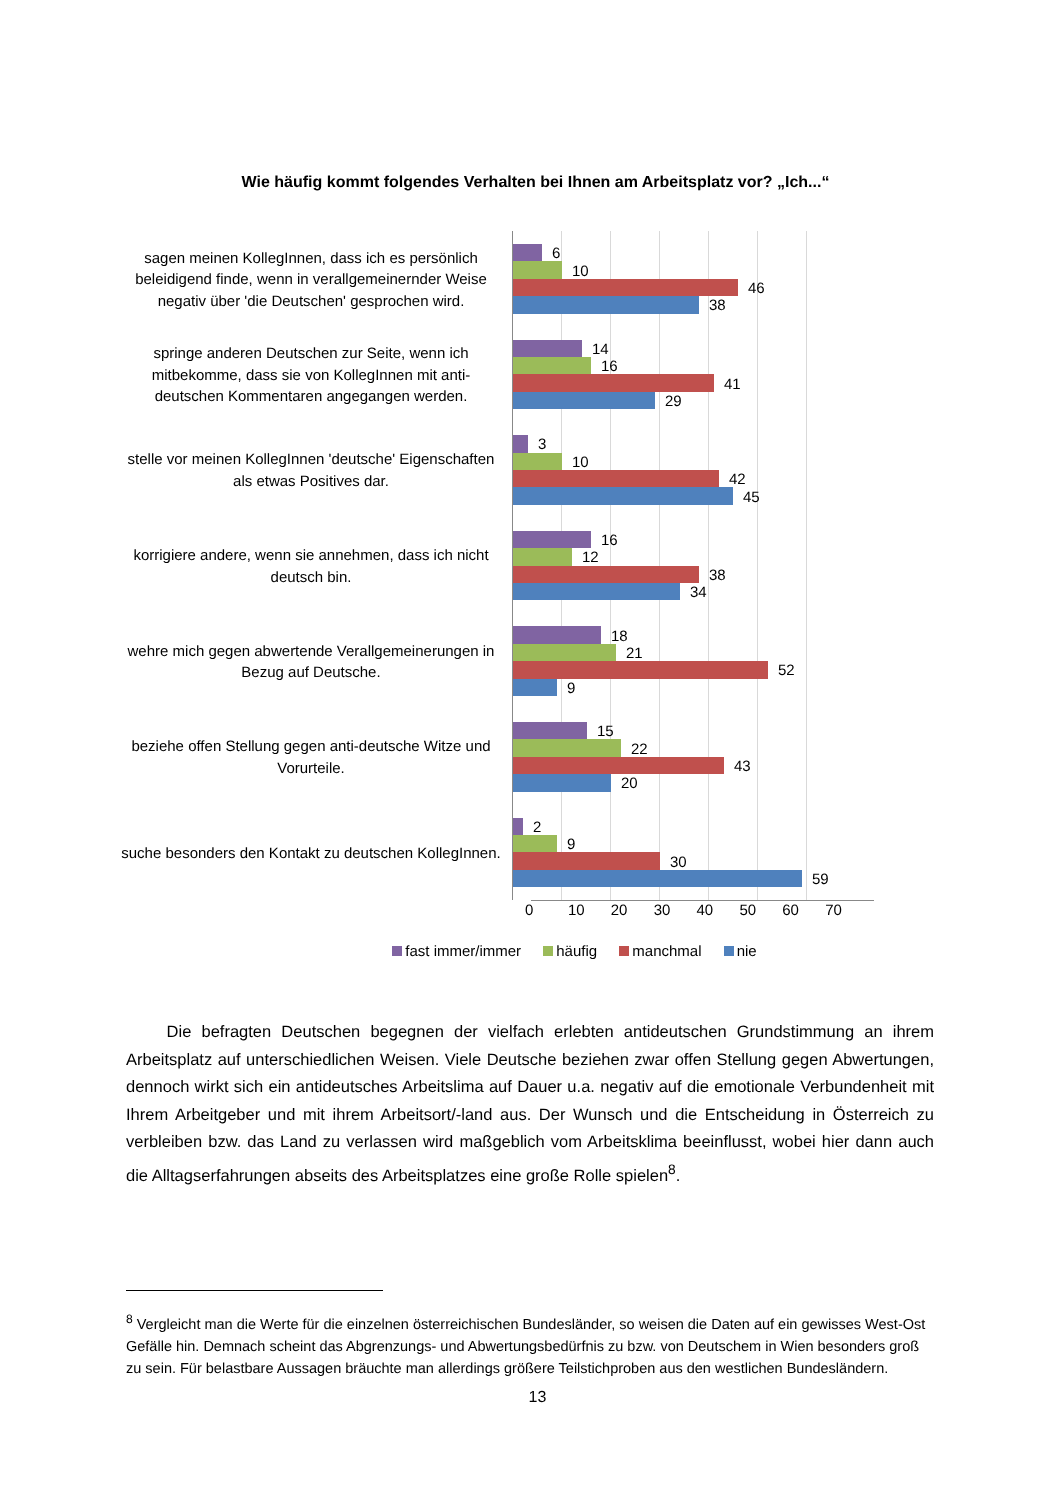Wie häufig kommt folgendes Verhalten bei Ihnen am Arbeitsplatz vor? „Ich...“
sagen meinen KollegInnen, dass ich es persönlich beleidigend finde, wenn in verallgemeinernder Weise negativ über 'die Deutschen' gesprochen wird.
6
10
46
38
springe anderen Deutschen zur Seite, wenn ich mitbekomme, dass sie von KollegInnen mit anti-deutschen Kommentaren angegangen werden.
14
16
41
29
stelle vor meinen KollegInnen 'deutsche' Eigenschaften als etwas Positives dar.
3
10
42
45
korrigiere andere, wenn sie annehmen, dass ich nicht deutsch bin.
16
12
38
34
wehre mich gegen abwertende Verallgemeinerungen in Bezug auf Deutsche.
18
21
52
9
beziehe offen Stellung gegen anti-deutsche Witze und Vorurteile.
15
22
43
20
suche besonders den Kontakt zu deutschen KollegInnen.
2
9
30
59
0 10 20 30 40 50 60 70
fast immer/immer häufig manchmal nie
Die befragten Deutschen begegnen der vielfach erlebten antideutschen Grundstimmung an ihrem Arbeitsplatz auf unterschiedlichen Weisen. Viele Deutsche beziehen zwar offen Stellung gegen Abwertungen, dennoch wirkt sich ein antideutsches Arbeitslima auf Dauer u.a. negativ auf die emotionale Verbundenheit mit Ihrem Arbeitgeber und mit ihrem Arbeitsort/-land aus. Der Wunsch und die Entscheidung in Österreich zu verbleiben bzw. das Land zu verlassen wird maßgeblich vom Arbeitsklima beeinflusst, wobei hier dann auch die Alltagserfahrungen abseits des Arbeitsplatzes eine große Rolle spielen<sup>8</sup>.
<sup>8</sup> Vergleicht man die Werte für die einzelnen österreichischen Bundesländer, so weisen die Daten auf ein gewisses West-Ost Gefälle hin. Demnach scheint das Abgrenzungs- und Abwertungsbedürfnis zu bzw. von Deutschem in Wien besonders groß zu sein. Für belastbare Aussagen bräuchte man allerdings größere Teilstichproben aus den westlichen Bundesländern.
13